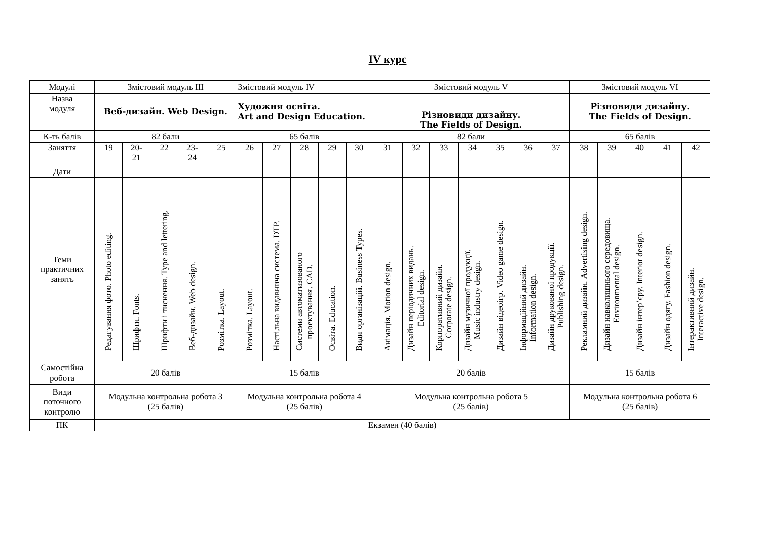IV курс
| Модулі | Змістовий модуль ІІІ | | | | | Змістовий модуль IV | | | | | Змістовий модуль V | | | | | | | Змістовий модуль VI | | | | |
| --- | --- | --- | --- | --- | --- | --- | --- | --- | --- | --- | --- | --- | --- | --- | --- | --- | --- | --- | --- | --- | --- | --- |
| Назва модуля | Веб-дизайн. Web Design. | | | | | Художня освіта. Art and Design Education. | | | | | Різновиди дизайну. The Fields of Design. | | | | | | | Різновиди дизайну. The Fields of Design. | | | | |
| К-ть балів | 82 бали | | | | | 65 балів | | | | | 82 бали | | | | | | | 65 балів | | | | |
| Заняття | 19 | 20- 21 | 22 | 23- 24 | 25 | 26 | 27 | 28 | 29 | 30 | 31 | 32 | 33 | 34 | 35 | 36 | 37 | 38 | 39 | 40 | 41 | 42 |
| Дати | | | | | | | | | | | | | | | | | | | | | | |
| Теми практичних занять | Редагування фото. Photo editing. | Шрифти. Fonts. | Шрифти і тиснення. Type and lettering. | Веб-дизайн. Web design. | Розмітка. Layout. | Розмітка. Layout. | Настільна видавнича система. DTP. | Системи автоматизованого проектування. CAD. | Освіта. Education. | Види організацій. Business Types. | Анімація. Motion design. | Дизайн періодичних видань. Editorial design. | Корпоративний дизайн. Corporate design. | Дизайн музичної продукції. Music industry design. | Дизайн відеоігр. Video game design. | Інформаційний дизайн. Information design. | Дизайн друкованої продукції. Publishing design. | Рекламний дизайн. Advertising design. | Дизайн навколишнього середовища. Environmental design. | Дизайн інтер’єру. Interior design. | Дизайн одягу. Fashion design. | Інтерактивний дизайн. Interactive design. |
| Самостійна робота | 20 балів | | | | | 15 балів | | | | | 20 балів | | | | | | | 15 балів | | | | |
| Види поточного контролю | Модульна контрольна робота 3 (25 балів) | | | | | Модульна контрольна робота 4 (25 балів) | | | | | Модульна контрольна робота 5 (25 балів) | | | | | | | Модульна контрольна робота 6 (25 балів) | | | | |
| ПК | Екзамен (40 балів) | | | | | | | | | | | | | | | | | | | | | |